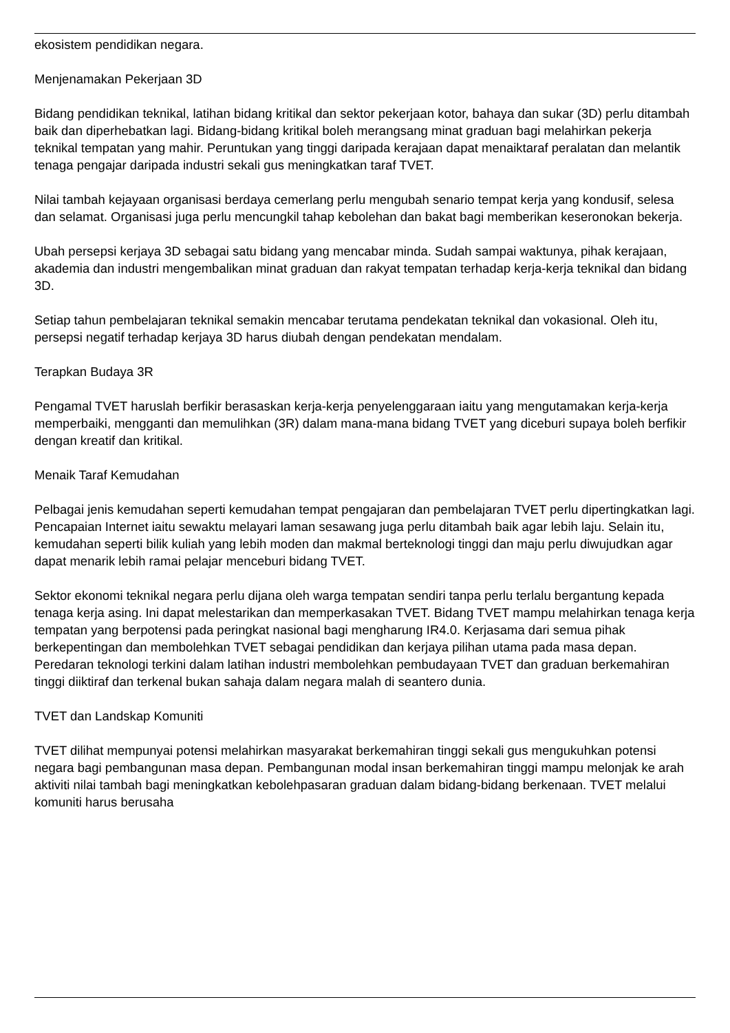ekosistem pendidikan negara.
Menjenamakan Pekerjaan 3D
Bidang pendidikan teknikal, latihan bidang kritikal dan sektor pekerjaan kotor, bahaya dan sukar (3D) perlu ditambah baik dan diperhebatkan lagi. Bidang-bidang kritikal boleh merangsang minat graduan bagi melahirkan pekerja teknikal tempatan yang mahir. Peruntukan yang tinggi daripada kerajaan dapat menaiktaraf peralatan dan melantik tenaga pengajar daripada industri sekali gus meningkatkan taraf TVET.
Nilai tambah kejayaan organisasi berdaya cemerlang perlu mengubah senario tempat kerja yang kondusif, selesa dan selamat. Organisasi juga perlu mencungkil tahap kebolehan dan bakat bagi memberikan keseronokan bekerja.
Ubah persepsi kerjaya 3D sebagai satu bidang yang mencabar minda. Sudah sampai waktunya, pihak kerajaan, akademia dan industri mengembalikan minat graduan dan rakyat tempatan terhadap kerja-kerja teknikal dan bidang 3D.
Setiap tahun pembelajaran teknikal semakin mencabar terutama pendekatan teknikal dan vokasional. Oleh itu, persepsi negatif terhadap kerjaya 3D harus diubah dengan pendekatan mendalam.
Terapkan Budaya 3R
Pengamal TVET haruslah berfikir berasaskan kerja-kerja penyelenggaraan iaitu yang mengutamakan kerja-kerja memperbaiki, mengganti dan memulihkan (3R) dalam mana-mana bidang TVET yang diceburi supaya boleh berfikir dengan kreatif dan kritikal.
Menaik Taraf Kemudahan
Pelbagai jenis kemudahan seperti kemudahan tempat pengajaran dan pembelajaran TVET perlu dipertingkatkan lagi. Pencapaian Internet iaitu sewaktu melayari laman sesawang juga perlu ditambah baik agar lebih laju. Selain itu, kemudahan seperti bilik kuliah yang lebih moden dan makmal berteknologi tinggi dan maju perlu diwujudkan agar dapat menarik lebih ramai pelajar menceburi bidang TVET.
Sektor ekonomi teknikal negara perlu dijana oleh warga tempatan sendiri tanpa perlu terlalu bergantung kepada tenaga kerja asing. Ini dapat melestarikan dan memperkasakan TVET. Bidang TVET mampu melahirkan tenaga kerja tempatan yang berpotensi pada peringkat nasional bagi mengharung IR4.0. Kerjasama dari semua pihak berkepentingan dan membolehkan TVET sebagai pendidikan dan kerjaya pilihan utama pada masa depan. Peredaran teknologi terkini dalam latihan industri membolehkan pembudayaan TVET dan graduan berkemahiran tinggi diiktiraf dan terkenal bukan sahaja dalam negara malah di seantero dunia.
TVET dan Landskap Komuniti
TVET dilihat mempunyai potensi melahirkan masyarakat berkemahiran tinggi sekali gus mengukuhkan potensi negara bagi pembangunan masa depan. Pembangunan modal insan berkemahiran tinggi mampu melonjak ke arah aktiviti nilai tambah bagi meningkatkan kebolehpasaran graduan dalam bidang-bidang berkenaan. TVET melalui komuniti harus berusaha